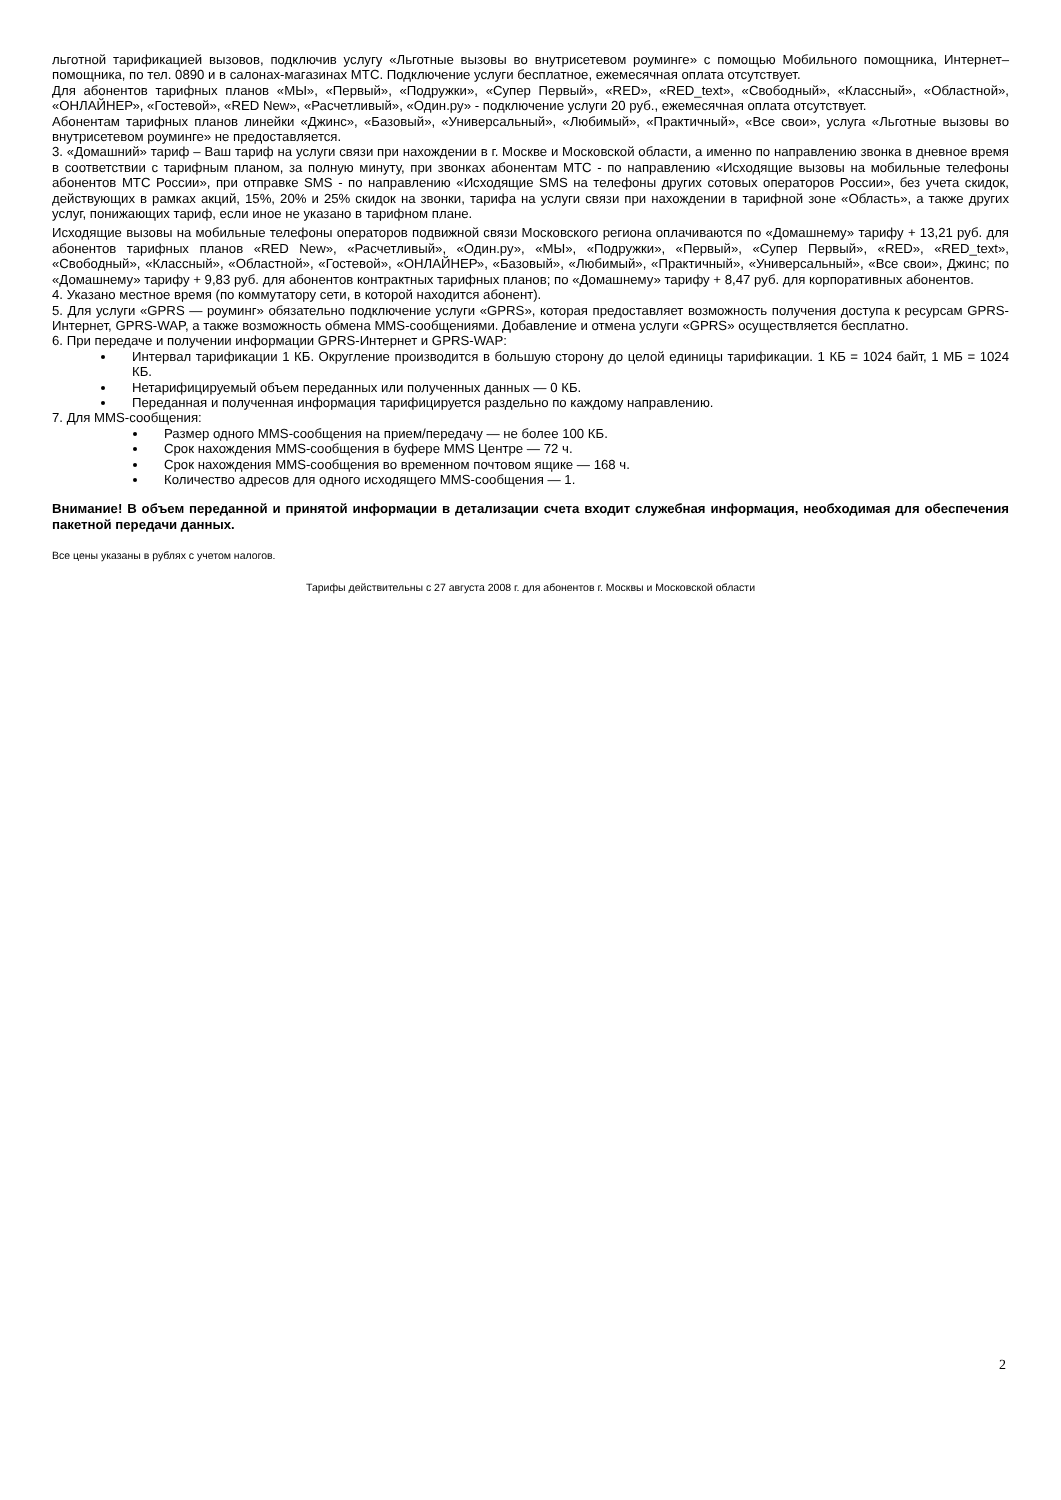льготной тарификацией вызовов, подключив услугу «Льготные вызовы во внутрисетевом роуминге» с помощью Мобильного помощника, Интернет–помощника, по тел. 0890 и в салонах-магазинах МТС. Подключение услуги бесплатное, ежемесячная оплата отсутствует.
Для абонентов тарифных планов «МЫ», «Первый», «Подружки», «Супер Первый», «RED», «RED_text», «Свободный», «Классный», «Областной», «ОНЛАЙНЕР», «Гостевой», «RED New», «Расчетливый», «Один.ру» - подключение услуги 20 руб., ежемесячная оплата отсутствует.
Абонентам тарифных планов линейки «Джинс», «Базовый», «Универсальный», «Любимый», «Практичный», «Все свои», услуга «Льготные вызовы во внутрисетевом роуминге» не предоставляется.
3. «Домашний» тариф – Ваш тариф на услуги связи при нахождении в г. Москве и Московской области, а именно по направлению звонка в дневное время в соответствии с тарифным планом, за полную минуту, при звонках абонентам МТС - по направлению «Исходящие вызовы на мобильные телефоны абонентов МТС России», при отправке SMS - по направлению «Исходящие SMS на телефоны других сотовых операторов России», без учета скидок, действующих в рамках акций, 15%, 20% и 25% скидок на звонки, тарифа на услуги связи при нахождении в тарифной зоне «Область», а также других услуг, понижающих тариф, если иное не указано в тарифном плане.
Исходящие вызовы на мобильные телефоны операторов подвижной связи Московского региона оплачиваются по «Домашнему» тарифу + 13,21 руб. для абонентов тарифных планов «RED New», «Расчетливый», «Один.ру», «МЫ», «Подружки», «Первый», «Супер Первый», «RED», «RED_text», «Свободный», «Классный», «Областной», «Гостевой», «ОНЛАЙНЕР», «Базовый», «Любимый», «Практичный», «Универсальный», «Все свои», Джинс; по «Домашнему» тарифу + 9,83 руб. для абонентов контрактных тарифных планов; по «Домашнему» тарифу + 8,47 руб. для корпоративных абонентов.
4. Указано местное время (по коммутатору сети, в которой находится абонент).
5. Для услуги «GPRS — роуминг» обязательно подключение услуги «GPRS», которая предоставляет возможность получения доступа к ресурсам GPRS-Интернет, GPRS-WAP, а также возможность обмена MMS-сообщениями. Добавление и отмена услуги «GPRS» осуществляется бесплатно.
6. При передаче и получении информации GPRS-Интернет и GPRS-WAP:
Интервал тарификации 1 КБ. Округление производится в большую сторону до целой единицы тарификации. 1 КБ = 1024 байт, 1 МБ = 1024 КБ.
Нетарифицируемый объем переданных или полученных данных — 0 КБ.
Переданная и полученная информация тарифицируется раздельно по каждому направлению.
7. Для MMS-сообщения:
Размер одного MMS-сообщения на прием/передачу — не более 100 КБ.
Срок нахождения MMS-сообщения в буфере MMS Центре — 72 ч.
Срок нахождения MMS-сообщения во временном почтовом ящике — 168 ч.
Количество адресов для одного исходящего MMS-сообщения — 1.
Внимание! В объем переданной и принятой информации в детализации счета входит служебная информация, необходимая для обеспечения пакетной передачи данных.
Все цены указаны в рублях с учетом налогов.
Тарифы действительны с 27 августа 2008 г. для абонентов г. Москвы и Московской области
2